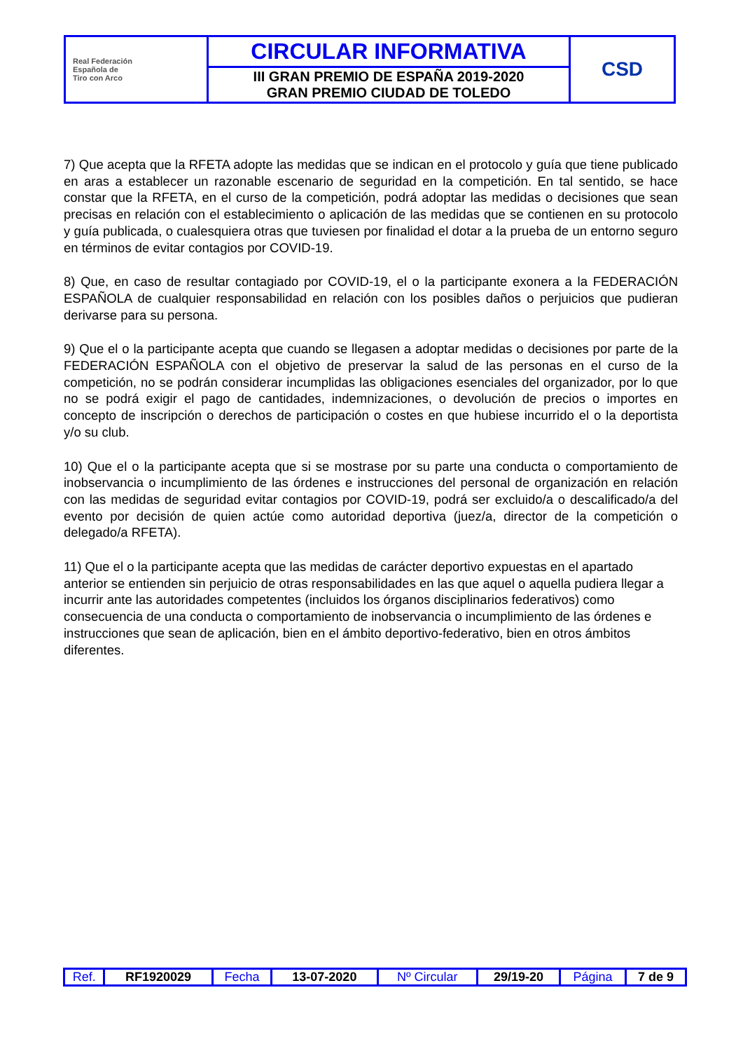| Real Federación Española de Tiro con Arco | CIRCULAR INFORMATIVA | CSD |
| | III GRAN PREMIO DE ESPAÑA 2019-2020 GRAN PREMIO CIUDAD DE TOLEDO | |
7) Que acepta que la RFETA adopte las medidas que se indican en el protocolo y guía que tiene publicado en aras a establecer un razonable escenario de seguridad en la competición. En tal sentido, se hace constar que la RFETA, en el curso de la competición, podrá adoptar las medidas o decisiones que sean precisas en relación con el establecimiento o aplicación de las medidas que se contienen en su protocolo y guía publicada, o cualesquiera otras que tuviesen por finalidad el dotar a la prueba de un entorno seguro en términos de evitar contagios por COVID-19.
8) Que, en caso de resultar contagiado por COVID-19, el o la participante exonera a la FEDERACIÓN ESPAÑOLA de cualquier responsabilidad en relación con los posibles daños o perjuicios que pudieran derivarse para su persona.
9) Que el o la participante acepta que cuando se llegasen a adoptar medidas o decisiones por parte de la FEDERACIÓN ESPAÑOLA con el objetivo de preservar la salud de las personas en el curso de la competición, no se podrán considerar incumplidas las obligaciones esenciales del organizador, por lo que no se podrá exigir el pago de cantidades, indemnizaciones, o devolución de precios o importes en concepto de inscripción o derechos de participación o costes en que hubiese incurrido el o la deportista y/o su club.
10) Que el o la participante acepta que si se mostrase por su parte una conducta o comportamiento de inobservancia o incumplimiento de las órdenes e instrucciones del personal de organización en relación con las medidas de seguridad evitar contagios por COVID-19, podrá ser excluido/a o descalificado/a del evento por decisión de quien actúe como autoridad deportiva (juez/a, director de la competición o delegado/a RFETA).
11) Que el o la participante acepta que las medidas de carácter deportivo expuestas en el apartado anterior se entienden sin perjuicio de otras responsabilidades en las que aquel o aquella pudiera llegar a incurrir ante las autoridades competentes (incluidos los órganos disciplinarios federativos) como consecuencia de una conducta o comportamiento de inobservancia o incumplimiento de las órdenes e instrucciones que sean de aplicación, bien en el ámbito deportivo-federativo, bien en otros ámbitos diferentes.
| Ref. | RF1920029 | Fecha | 13-07-2020 | Nº Circular | 29/19-20 | Página | 7 de 9 |